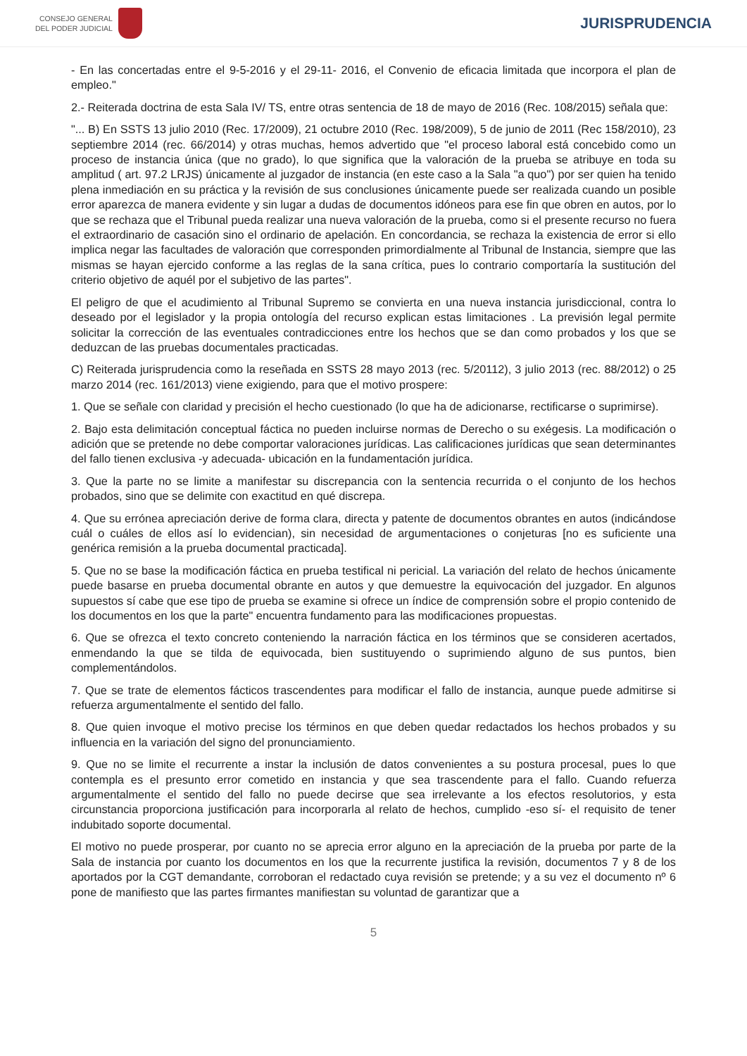CONSEJO GENERAL
DEL PODER JUDICIAL
JURISPRUDENCIA
- En las concertadas entre el 9-5-2016 y el 29-11- 2016, el Convenio de eficacia limitada que incorpora el plan de empleo."
2.- Reiterada doctrina de esta Sala IV/ TS, entre otras sentencia de 18 de mayo de 2016 (Rec. 108/2015) señala que:
"... B) En SSTS 13 julio 2010 (Rec. 17/2009), 21 octubre 2010 (Rec. 198/2009), 5 de junio de 2011 (Rec 158/2010), 23 septiembre 2014 (rec. 66/2014) y otras muchas, hemos advertido que "el proceso laboral está concebido como un proceso de instancia única (que no grado), lo que significa que la valoración de la prueba se atribuye en toda su amplitud ( art. 97.2 LRJS) únicamente al juzgador de instancia (en este caso a la Sala "a quo") por ser quien ha tenido plena inmediación en su práctica y la revisión de sus conclusiones únicamente puede ser realizada cuando un posible error aparezca de manera evidente y sin lugar a dudas de documentos idóneos para ese fin que obren en autos, por lo que se rechaza que el Tribunal pueda realizar una nueva valoración de la prueba, como si el presente recurso no fuera el extraordinario de casación sino el ordinario de apelación. En concordancia, se rechaza la existencia de error si ello implica negar las facultades de valoración que corresponden primordialmente al Tribunal de Instancia, siempre que las mismas se hayan ejercido conforme a las reglas de la sana crítica, pues lo contrario comportaría la sustitución del criterio objetivo de aquél por el subjetivo de las partes".
El peligro de que el acudimiento al Tribunal Supremo se convierta en una nueva instancia jurisdiccional, contra lo deseado por el legislador y la propia ontología del recurso explican estas limitaciones . La previsión legal permite solicitar la corrección de las eventuales contradicciones entre los hechos que se dan como probados y los que se deduzcan de las pruebas documentales practicadas.
C) Reiterada jurisprudencia como la reseñada en SSTS 28 mayo 2013 (rec. 5/20112), 3 julio 2013 (rec. 88/2012) o 25 marzo 2014 (rec. 161/2013) viene exigiendo, para que el motivo prospere:
1. Que se señale con claridad y precisión el hecho cuestionado (lo que ha de adicionarse, rectificarse o suprimirse).
2. Bajo esta delimitación conceptual fáctica no pueden incluirse normas de Derecho o su exégesis. La modificación o adición que se pretende no debe comportar valoraciones jurídicas. Las calificaciones jurídicas que sean determinantes del fallo tienen exclusiva -y adecuada- ubicación en la fundamentación jurídica.
3. Que la parte no se limite a manifestar su discrepancia con la sentencia recurrida o el conjunto de los hechos probados, sino que se delimite con exactitud en qué discrepa.
4. Que su errónea apreciación derive de forma clara, directa y patente de documentos obrantes en autos (indicándose cuál o cuáles de ellos así lo evidencian), sin necesidad de argumentaciones o conjeturas [no es suficiente una genérica remisión a la prueba documental practicada].
5. Que no se base la modificación fáctica en prueba testifical ni pericial. La variación del relato de hechos únicamente puede basarse en prueba documental obrante en autos y que demuestre la equivocación del juzgador. En algunos supuestos sí cabe que ese tipo de prueba se examine si ofrece un índice de comprensión sobre el propio contenido de los documentos en los que la parte" encuentra fundamento para las modificaciones propuestas.
6. Que se ofrezca el texto concreto conteniendo la narración fáctica en los términos que se consideren acertados, enmendando la que se tilda de equivocada, bien sustituyendo o suprimiendo alguno de sus puntos, bien complementándolos.
7. Que se trate de elementos fácticos trascendentes para modificar el fallo de instancia, aunque puede admitirse si refuerza argumentalmente el sentido del fallo.
8. Que quien invoque el motivo precise los términos en que deben quedar redactados los hechos probados y su influencia en la variación del signo del pronunciamiento.
9. Que no se limite el recurrente a instar la inclusión de datos convenientes a su postura procesal, pues lo que contempla es el presunto error cometido en instancia y que sea trascendente para el fallo. Cuando refuerza argumentalmente el sentido del fallo no puede decirse que sea irrelevante a los efectos resolutorios, y esta circunstancia proporciona justificación para incorporarla al relato de hechos, cumplido -eso sí- el requisito de tener indubitado soporte documental.
El motivo no puede prosperar, por cuanto no se aprecia error alguno en la apreciación de la prueba por parte de la Sala de instancia por cuanto los documentos en los que la recurrente justifica la revisión, documentos 7 y 8 de los aportados por la CGT demandante, corroboran el redactado cuya revisión se pretende; y a su vez el documento nº 6 pone de manifiesto que las partes firmantes manifiestan su voluntad de garantizar que a
5